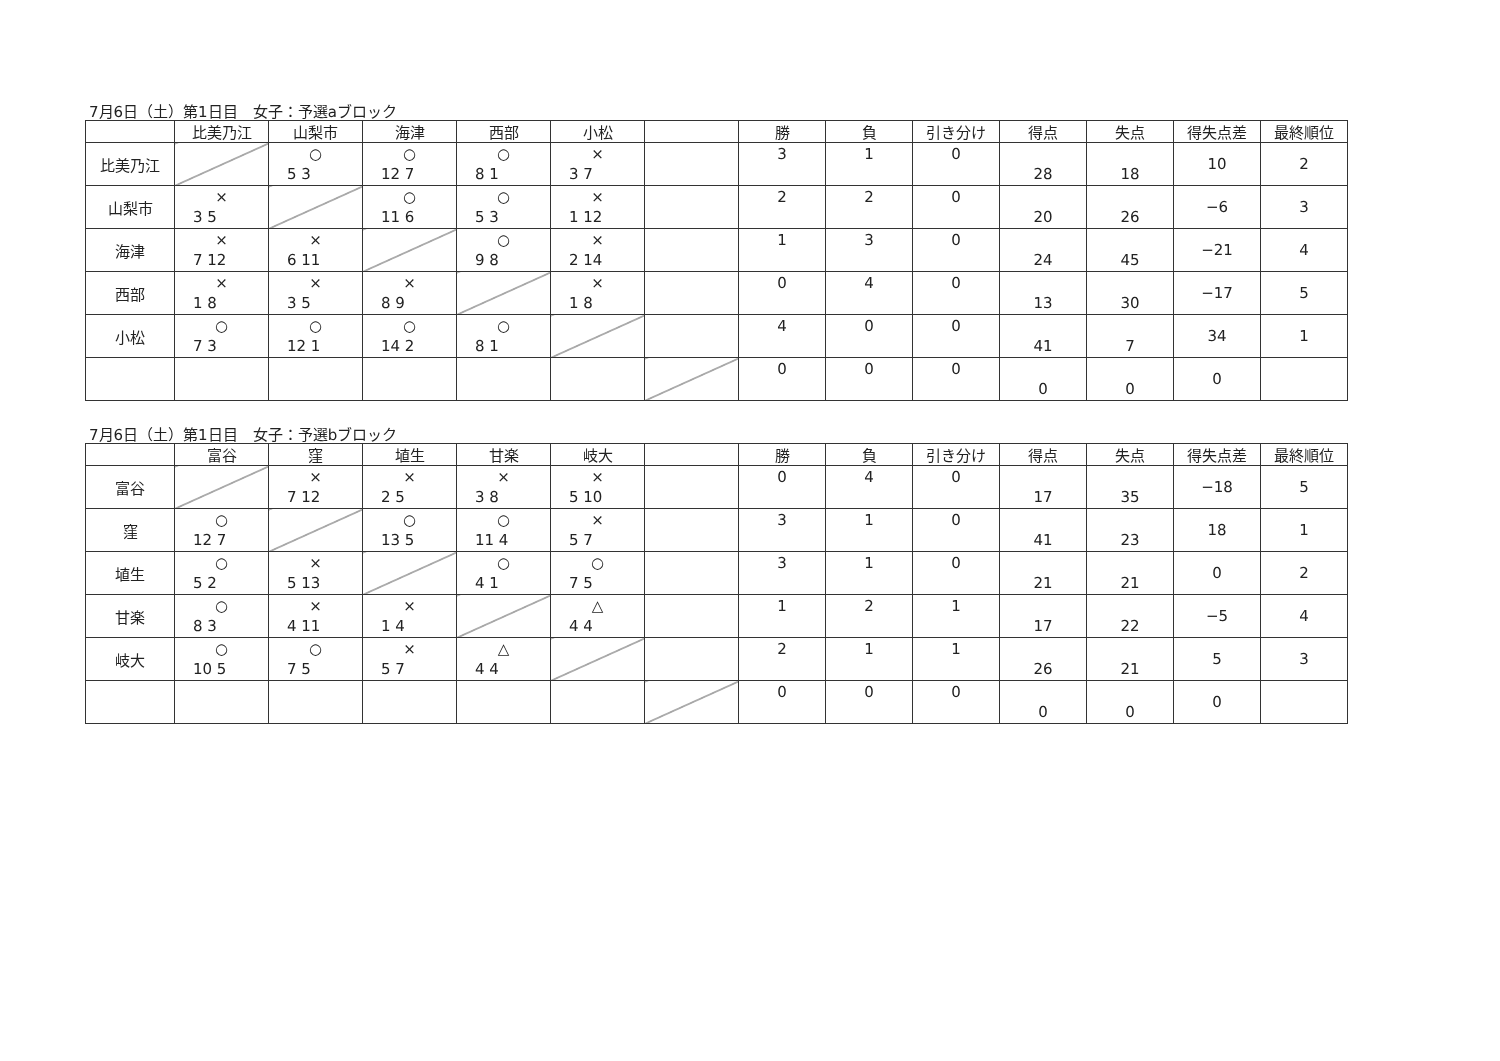7月6日（土）第1日目　女子：予選aブロック
| | 比美乃江 | 山梨市 | 海津 | 西部 | 小松 | | 勝 | 負 | 引き分け | 得点 | 失点 | 得失点差 | 最終順位 |
| --- | --- | --- | --- | --- | --- | --- | --- | --- | --- | --- | --- | --- | --- |
| 比美乃江 | | ○ 5 3 | ○ 12 7 | ○ 8 1 | × 3 7 | | 3 | 1 | 0 | 28 | 18 | 10 | 2 |
| 山梨市 | × 3 5 | | ○ 11 6 | ○ 5 3 | × 1 12 | | 2 | 2 | 0 | 20 | 26 | −6 | 3 |
| 海津 | × 7 12 | × 6 11 | | ○ 9 8 | × 2 14 | | 1 | 3 | 0 | 24 | 45 | −21 | 4 |
| 西部 | × 1 8 | × 3 5 | × 8 9 | | × 1 8 | | 0 | 4 | 0 | 13 | 30 | −17 | 5 |
| 小松 | ○ 7 3 | ○ 12 1 | ○ 14 2 | ○ 8 1 | | | 4 | 0 | 0 | 41 | 7 | 34 | 1 |
| | | | | | | | 0 | 0 | 0 | 0 | 0 | 0 | |
7月6日（土）第1日目　女子：予選bブロック
| | 富谷 | 窪 | 埴生 | 甘楽 | 岐大 | | 勝 | 負 | 引き分け | 得点 | 失点 | 得失点差 | 最終順位 |
| --- | --- | --- | --- | --- | --- | --- | --- | --- | --- | --- | --- | --- | --- |
| 富谷 | | × 7 12 | × 2 5 | × 3 8 | × 5 10 | | 0 | 4 | 0 | 17 | 35 | −18 | 5 |
| 窪 | ○ 12 7 | | ○ 13 5 | ○ 11 4 | × 5 7 | | 3 | 1 | 0 | 41 | 23 | 18 | 1 |
| 埴生 | ○ 5 2 | × 5 13 | | ○ 4 1 | ○ 7 5 | | 3 | 1 | 0 | 21 | 21 | 0 | 2 |
| 甘楽 | ○ 8 3 | × 4 11 | × 1 4 | | △ 4 4 | | 1 | 2 | 1 | 17 | 22 | −5 | 4 |
| 岐大 | ○ 10 5 | ○ 7 5 | × 5 7 | △ 4 4 | | | 2 | 1 | 1 | 26 | 21 | 5 | 3 |
| | | | | | | | 0 | 0 | 0 | 0 | 0 | 0 | |